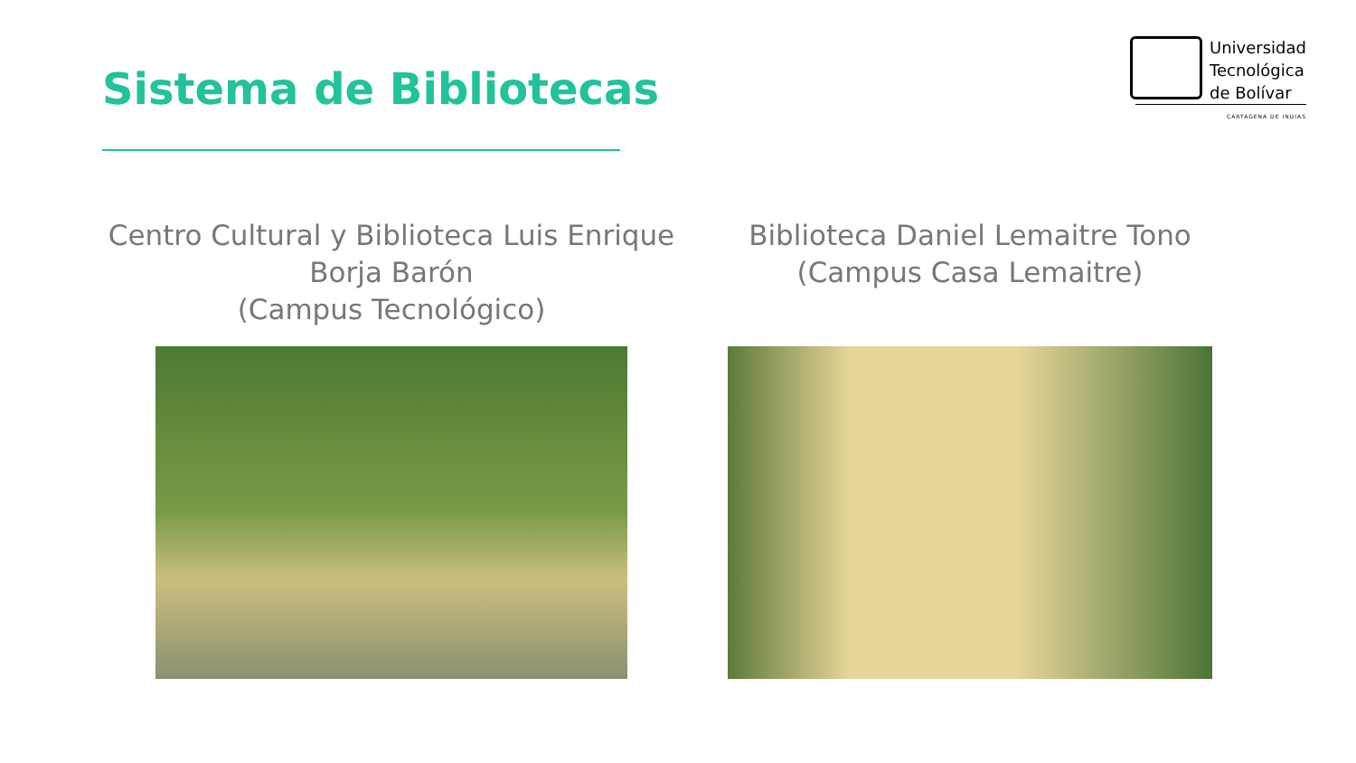Sistema de Bibliotecas
Universidad
Tecnológica
de Bolívar
CARTAGENA DE INDIAS
Centro Cultural y Biblioteca Luis Enrique
Borja Barón
(Campus Tecnológico)
Biblioteca Daniel Lemaitre Tono
(Campus Casa Lemaitre)